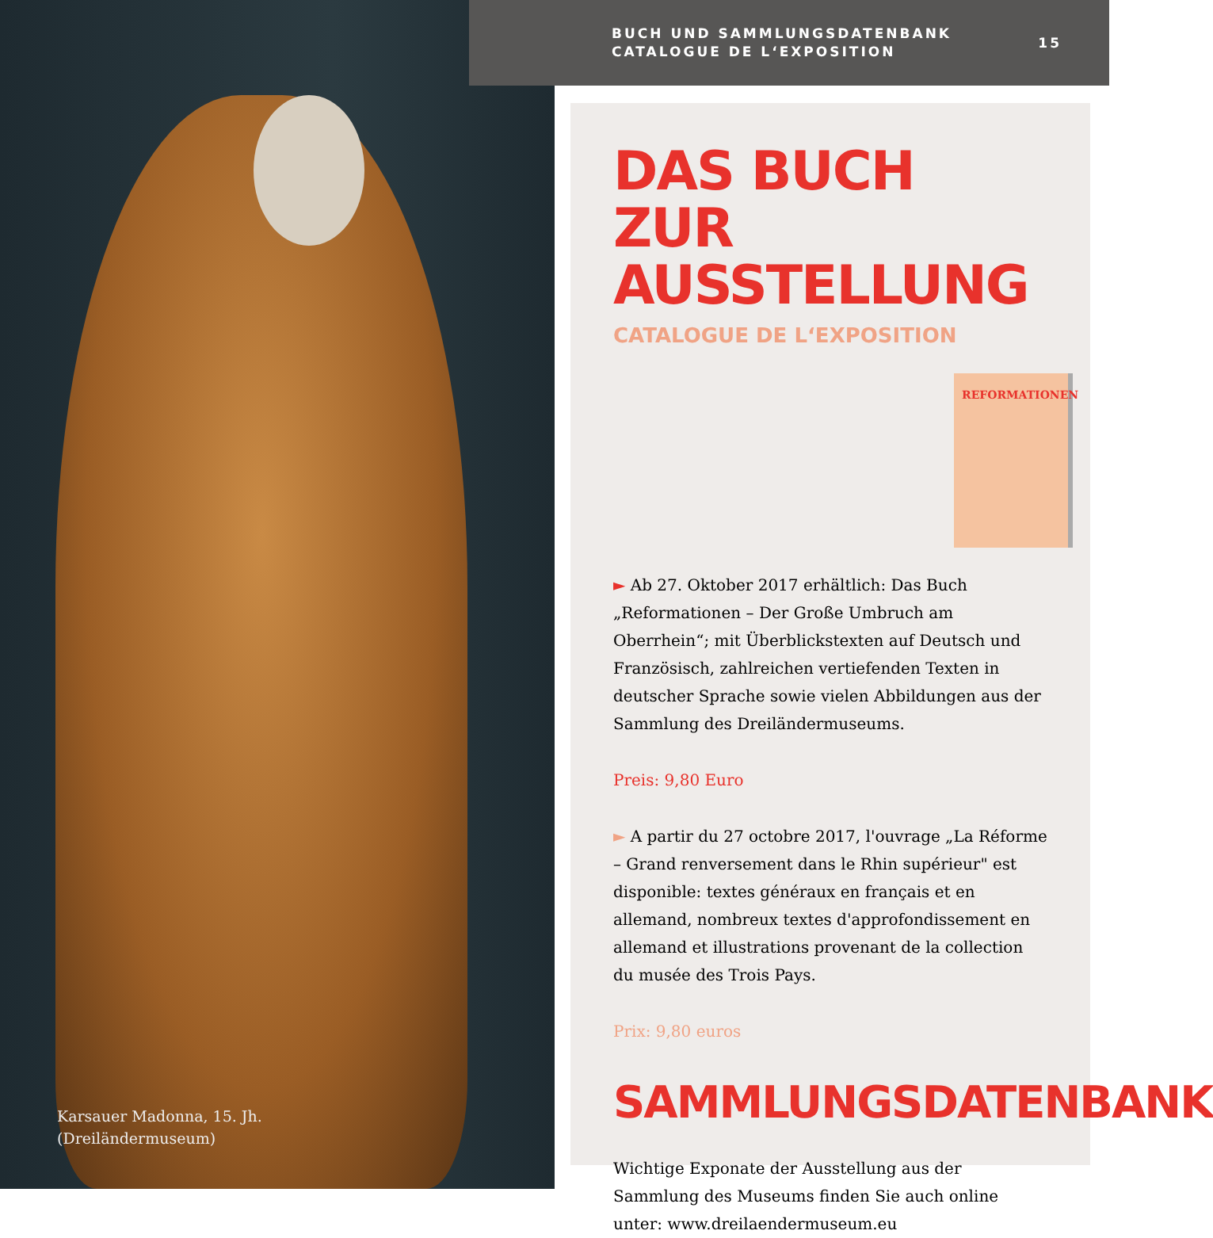Karsauer Madonna, 15. Jh.
(Dreiländermuseum)
BUCH UND SAMMLUNGSDATENBANK
CATALOGUE DE L‘EXPOSITION
15
DAS BUCH ZUR AUSSTELLUNG
CATALOGUE DE L‘EXPOSITION
REFORMATIONEN
► Ab 27. Oktober 2017 erhältlich: Das Buch „Reformationen – Der Große Umbruch am Oberrhein“; mit Überblickstexten auf Deutsch und Französisch, zahlreichen vertiefenden Texten in deutscher Sprache sowie vielen Abbildungen aus der Sammlung des Dreiländermuseums.
Preis: 9,80 Euro
► A partir du 27 octobre 2017, l'ouvrage „La Réforme – Grand renversement dans le Rhin supérieur" est disponible: textes généraux en français et en allemand, nombreux textes d'approfondissement en allemand et illustrations provenant de la collection du musée des Trois Pays.
Prix: 9,80 euros
SAMMLUNGSDATENBANK
Wichtige Exponate der Ausstellung aus der Sammlung des Museums finden Sie auch online unter: www.dreilaendermuseum.eu